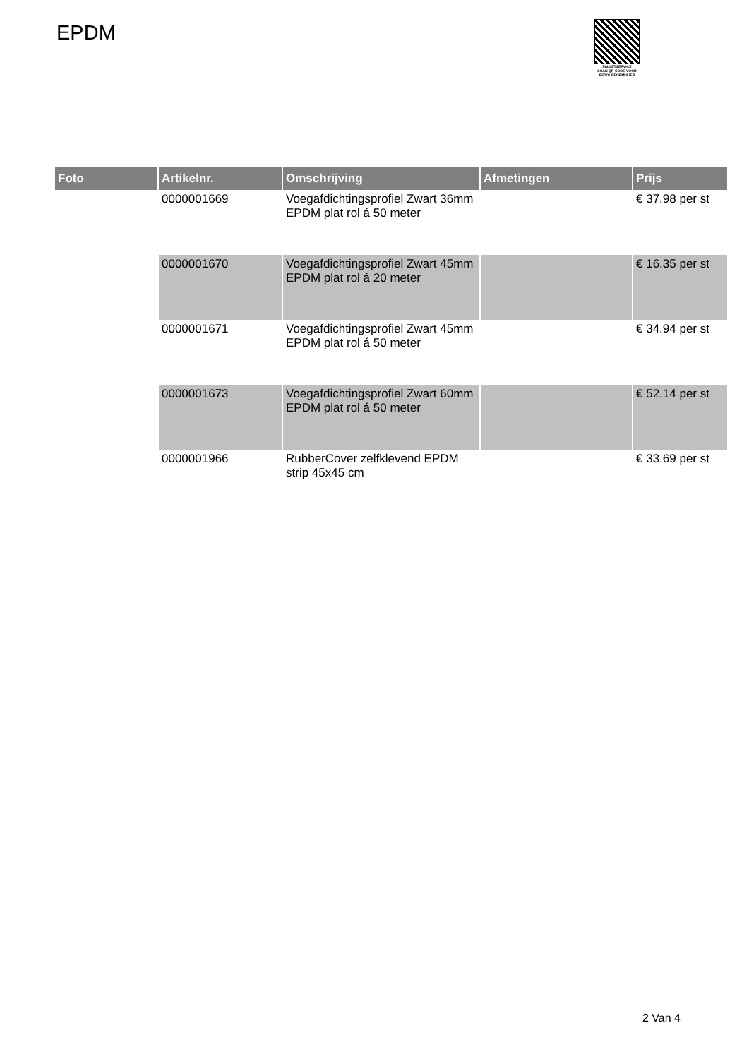EPDM
PALLETSERVICE
SCAN QR-CODE VOOR RETOURFORMULIER
| Foto | Artikelnr. | Omschrijving | Afmetingen | Prijs |
| --- | --- | --- | --- | --- |
| | 0000001669 | Voegafdichtingsprofiel Zwart 36mm EPDM plat rol á 50 meter | | € 37.98 per st |
| | 0000001670 | Voegafdichtingsprofiel Zwart 45mm EPDM plat rol á 20 meter | | € 16.35 per st |
| | 0000001671 | Voegafdichtingsprofiel Zwart 45mm EPDM plat rol á 50 meter | | € 34.94 per st |
| | 0000001673 | Voegafdichtingsprofiel Zwart 60mm EPDM plat rol á 50 meter | | € 52.14 per st |
| | 0000001966 | RubberCover zelfklevend EPDM strip 45x45 cm | | € 33.69 per st |
2 Van 4